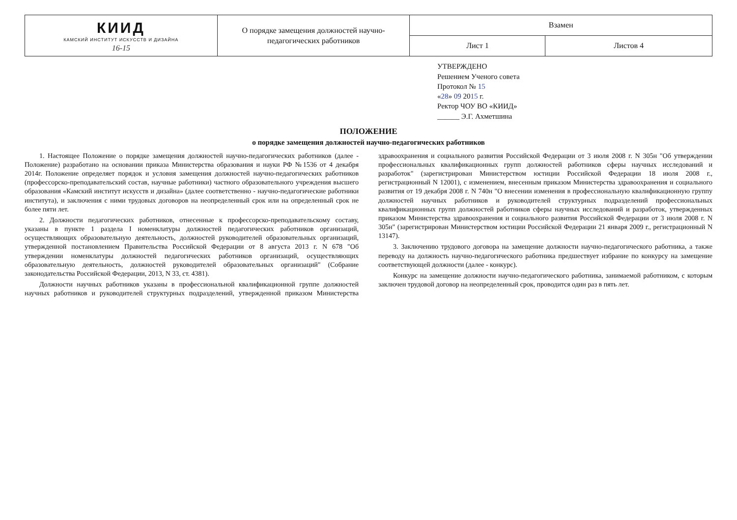| КИИД КАМСКИЙ ИНСТИТУТ ИСКУССТВ И ДИЗАЙНА 16-15 | О порядке замещения должностей научно-педагогических работников | Взамен | |
| | | Лист 1 | Листов 4 |
УТВЕРЖДЕНО
Решением Ученого совета
Протокол № 15
«28» 09 2015 г.
Ректор ЧОУ ВО «КИИД»
______ Э.Г. Ахметшина
ПОЛОЖЕНИЕ
о порядке замещения должностей научно-педагогических работников
1. Настоящее Положение о порядке замещения должностей научно-педагогических работников (далее - Положение) разработано на основании приказа Министерства образования и науки РФ №1536 от 4 декабря 2014г. Положение определяет порядок и условия замещения должностей научно-педагогических работников (профессорско-преподавательский состав, научные работники) частного образовательного учреждения высшего образования «Камский институт искусств и дизайна» (далее соответственно - научно-педагогические работники института), и заключения с ними трудовых договоров на неопределенный срок или на определенный срок не более пяти лет.
2. Должности педагогических работников, отнесенные к профессорско-преподавательскому составу, указаны в пункте 1 раздела I номенклатуры должностей педагогических работников организаций, осуществляющих образовательную деятельность, должностей руководителей образовательных организаций, утвержденной постановлением Правительства Российской Федерации от 8 августа 2013 г. N 678 "Об утверждении номенклатуры должностей педагогических работников организаций, осуществляющих образовательную деятельность, должностей руководителей образовательных организаций" (Собрание законодательства Российской Федерации, 2013, N 33, ст. 4381).
Должности научных работников указаны в профессиональной квалификационной группе должностей научных работников и руководителей структурных подразделений, утвержденной приказом Министерства здравоохранения и социального развития Российской Федерации от 3 июля 2008 г. N 305н "Об утверждении профессиональных квалификационных групп должностей работников сферы научных исследований и разработок" (зарегистрирован Министерством юстиции Российской Федерации 18 июля 2008 г., регистрационный N 12001), с изменением, внесенным приказом Министерства здравоохранения и социального развития от 19 декабря 2008 г. N 740н "О внесении изменения в профессиональную квалификационную группу должностей научных работников и руководителей структурных подразделений профессиональных квалификационных групп должностей работников сферы научных исследований и разработок, утвержденных приказом Министерства здравоохранения и социального развития Российской Федерации от 3 июля 2008 г. N 305н" (зарегистрирован Министерством юстиции Российской Федерации 21 января 2009 г., регистрационный N 13147).
3. Заключению трудового договора на замещение должности научно-педагогического работника, а также переводу на должность научно-педагогического работника предшествует избрание по конкурсу на замещение соответствующей должности (далее - конкурс).
Конкурс на замещение должности научно-педагогического работника, занимаемой работником, с которым заключен трудовой договор на неопределенный срок, проводится один раз в пять лет.